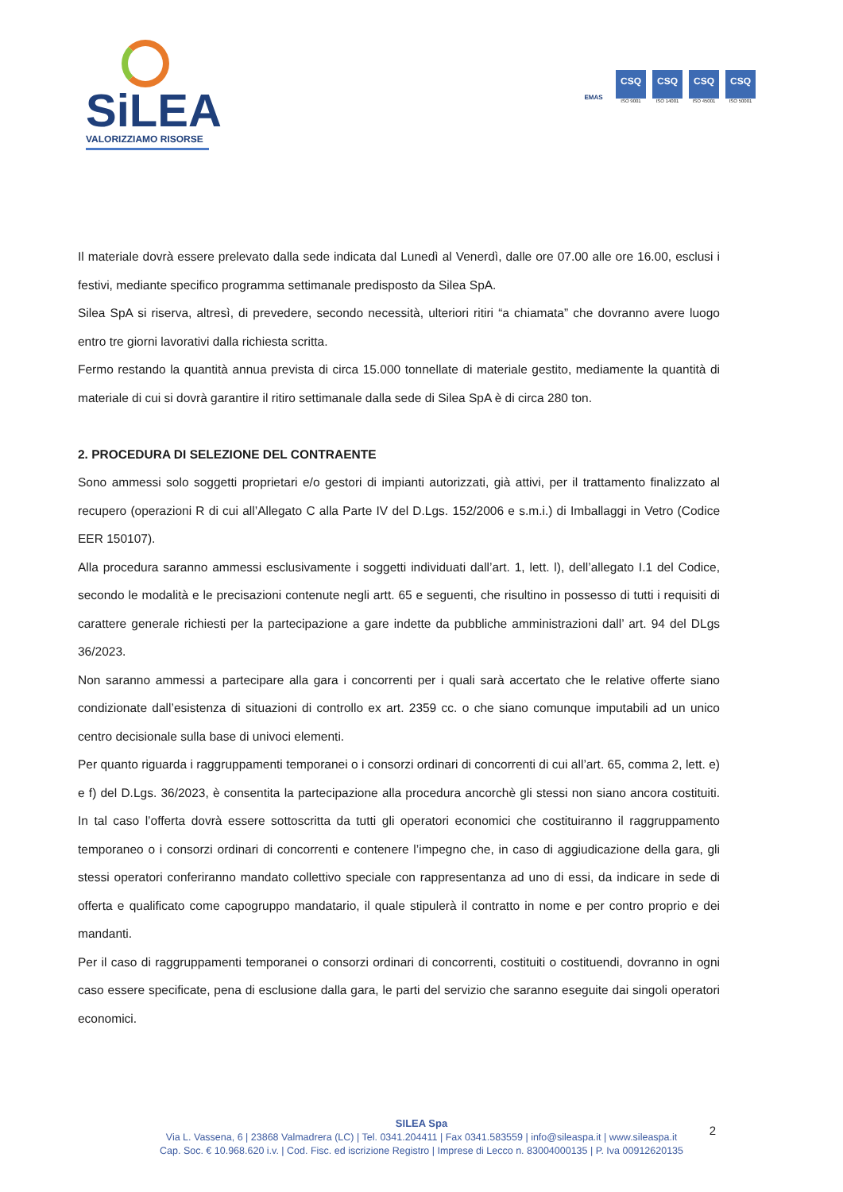SiLEA
VALORIZZIAMO RISORSE
EMAS
CSQ
ISO 9001
CSQ
ISO 14001
CSQ
ISO 45001
CSQ
ISO 50001
Il materiale dovrà essere prelevato dalla sede indicata dal Lunedì al Venerdì, dalle ore 07.00 alle ore 16.00, esclusi i festivi, mediante specifico programma settimanale predisposto da Silea SpA.
Silea SpA si riserva, altresì, di prevedere, secondo necessità, ulteriori ritiri “a chiamata” che dovranno avere luogo entro tre giorni lavorativi dalla richiesta scritta.
Fermo restando la quantità annua prevista di circa 15.000 tonnellate di materiale gestito, mediamente la quantità di materiale di cui si dovrà garantire il ritiro settimanale dalla sede di Silea SpA è di circa 280 ton.
2. PROCEDURA DI SELEZIONE DEL CONTRAENTE
Sono ammessi solo soggetti proprietari e/o gestori di impianti autorizzati, già attivi, per il trattamento finalizzato al recupero (operazioni R di cui all’Allegato C alla Parte IV del D.Lgs. 152/2006 e s.m.i.) di Imballaggi in Vetro (Codice EER 150107).
Alla procedura saranno ammessi esclusivamente i soggetti individuati dall’art. 1, lett. l), dell’allegato I.1 del Codice, secondo le modalità e le precisazioni contenute negli artt. 65 e seguenti, che risultino in possesso di tutti i requisiti di carattere generale richiesti per la partecipazione a gare indette da pubbliche amministrazioni dall’ art. 94 del DLgs 36/2023.
Non saranno ammessi a partecipare alla gara i concorrenti per i quali sarà accertato che le relative offerte siano condizionate dall’esistenza di situazioni di controllo ex art. 2359 cc. o che siano comunque imputabili ad un unico centro decisionale sulla base di univoci elementi.
Per quanto riguarda i raggruppamenti temporanei o i consorzi ordinari di concorrenti di cui all’art. 65, comma 2, lett. e) e f) del D.Lgs. 36/2023, è consentita la partecipazione alla procedura ancorchè gli stessi non siano ancora costituiti. In tal caso l’offerta dovrà essere sottoscritta da tutti gli operatori economici che costituiranno il raggruppamento temporaneo o i consorzi ordinari di concorrenti e contenere l’impegno che, in caso di aggiudicazione della gara, gli stessi operatori conferiranno mandato collettivo speciale con rappresentanza ad uno di essi, da indicare in sede di offerta e qualificato come capogruppo mandatario, il quale stipulerà il contratto in nome e per contro proprio e dei mandanti.
Per il caso di raggruppamenti temporanei o consorzi ordinari di concorrenti, costituiti o costituendi, dovranno in ogni caso essere specificate, pena di esclusione dalla gara, le parti del servizio che saranno eseguite dai singoli operatori economici.
SILEA Spa
Via L. Vassena, 6 | 23868 Valmadrera (LC) | Tel. 0341.204411 | Fax 0341.583559 | info@sileaspa.it | www.sileaspa.it
Cap. Soc. € 10.968.620 i.v. | Cod. Fisc. ed iscrizione Registro | Imprese di Lecco n. 83004000135 | P. Iva 00912620135
2